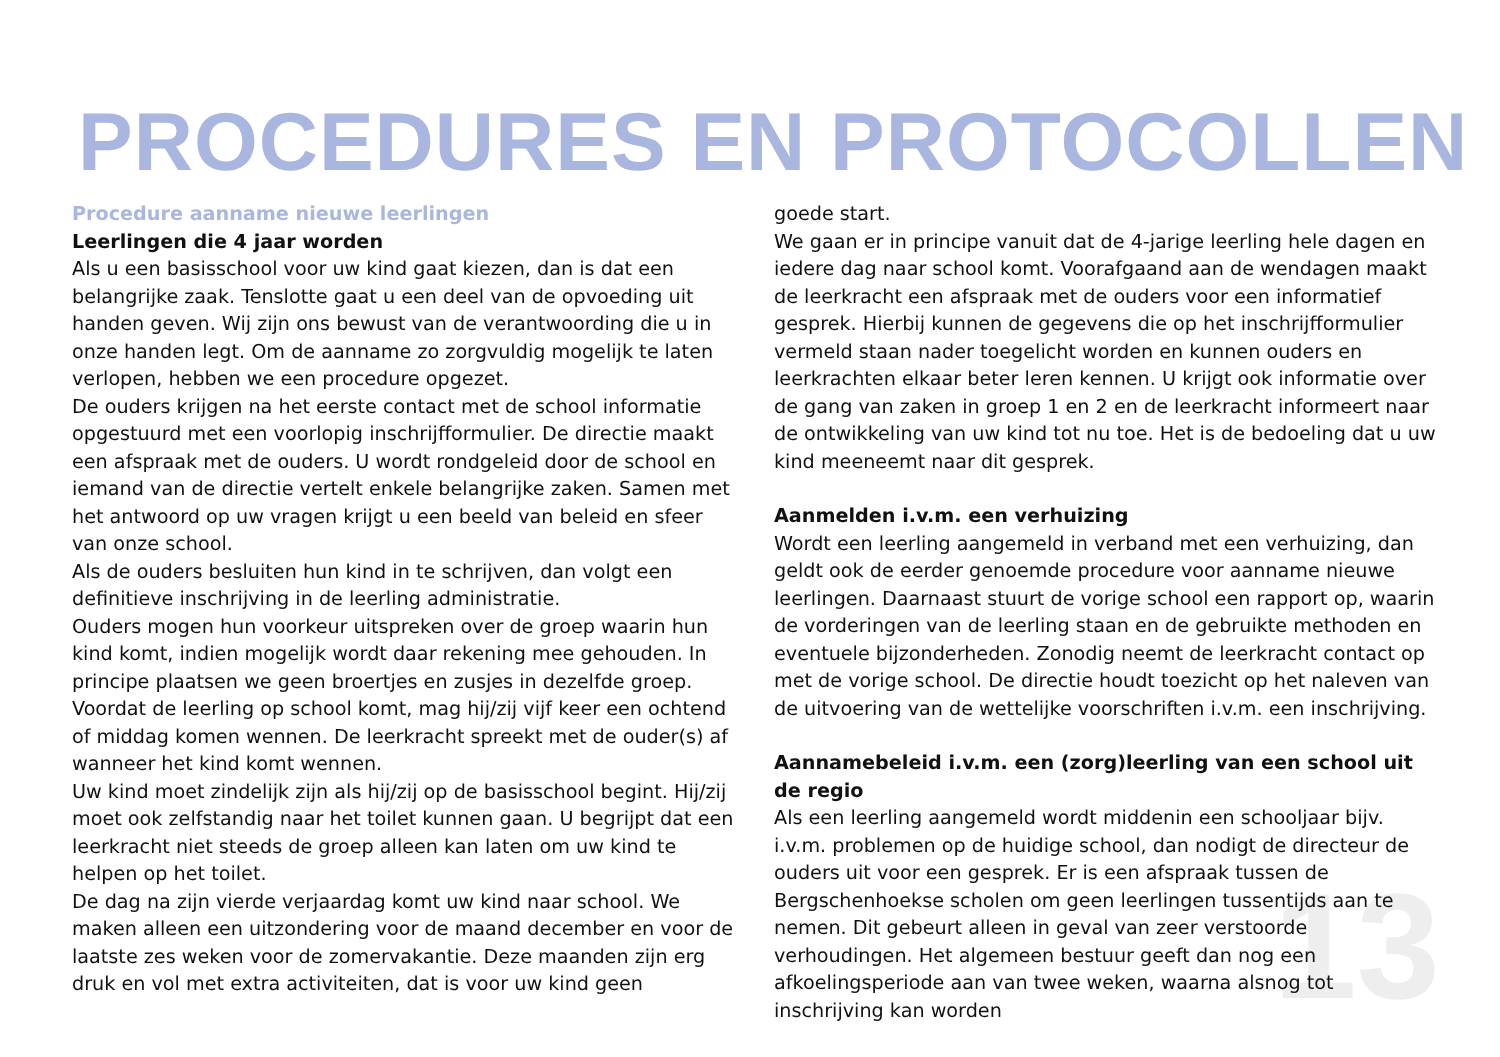PROCEDURES EN PROTOCOLLEN
Procedure aanname nieuwe leerlingen
Leerlingen die 4 jaar worden
Als u een basisschool voor uw kind gaat kiezen, dan is dat een belangrijke zaak. Tenslotte gaat u een deel van de opvoeding uit handen geven. Wij zijn ons bewust van de verantwoording die u in onze handen legt. Om de aanname zo zorgvuldig mogelijk te laten verlopen, hebben we een procedure opgezet.
De ouders krijgen na het eerste contact met de school informatie opgestuurd met een voorlopig inschrijfformulier. De directie maakt een afspraak met de ouders. U wordt rondgeleid door de school en iemand van de directie vertelt enkele belangrijke zaken. Samen met het antwoord op uw vragen krijgt u een beeld van beleid en sfeer van onze school.
Als de ouders besluiten hun kind in te schrijven, dan volgt een definitieve inschrijving in de leerling administratie.
Ouders mogen hun voorkeur uitspreken over de groep waarin hun kind komt, indien mogelijk wordt daar rekening mee gehouden. In principe plaatsen we geen broertjes en zusjes in dezelfde groep. Voordat de leerling op school komt, mag hij/zij vijf keer een ochtend of middag komen wennen. De leerkracht spreekt met de ouder(s) af wanneer het kind komt wennen.
Uw kind moet zindelijk zijn als hij/zij op de basisschool begint. Hij/zij moet ook zelfstandig naar het toilet kunnen gaan. U begrijpt dat een leerkracht niet steeds de groep alleen kan laten om uw kind te helpen op het toilet.
De dag na zijn vierde verjaardag komt uw kind naar school. We maken alleen een uitzondering voor de maand december en voor de laatste zes weken voor de zomervakantie. Deze maanden zijn erg druk en vol met extra activiteiten, dat is voor uw kind geen
goede start.
We gaan er in principe vanuit dat de 4-jarige leerling hele dagen en iedere dag naar school komt. Voorafgaand aan de wendagen maakt de leerkracht een afspraak met de ouders voor een informatief gesprek. Hierbij kunnen de gegevens die op het inschrijfformulier vermeld staan nader toegelicht worden en kunnen ouders en leerkrachten elkaar beter leren kennen. U krijgt ook informatie over de gang van zaken in groep 1 en 2 en de leerkracht informeert naar de ontwikkeling van uw kind tot nu toe. Het is de bedoeling dat u uw kind meeneemt naar dit gesprek.
Aanmelden i.v.m. een verhuizing
Wordt een leerling aangemeld in verband met een verhuizing, dan geldt ook de eerder genoemde procedure voor aanname nieuwe leerlingen. Daarnaast stuurt de vorige school een rapport op, waarin de vorderingen van de leerling staan en de gebruikte methoden en eventuele bijzonderheden. Zonodig neemt de leerkracht contact op met de vorige school. De directie houdt toezicht op het naleven van de uitvoering van de wettelijke voorschriften i.v.m. een inschrijving.
Aannamebeleid i.v.m. een (zorg)leerling van een school uit de regio
Als een leerling aangemeld wordt middenin een schooljaar bijv. i.v.m. problemen op de huidige school, dan nodigt de directeur de ouders uit voor een gesprek. Er is een afspraak tussen de Bergschenhoekse scholen om geen leerlingen tussentijds aan te nemen. Dit gebeurt alleen in geval van zeer verstoorde verhoudingen. Het algemeen bestuur geeft dan nog een afkoelingsperiode aan van twee weken, waarna alsnog tot inschrijving kan worden
13